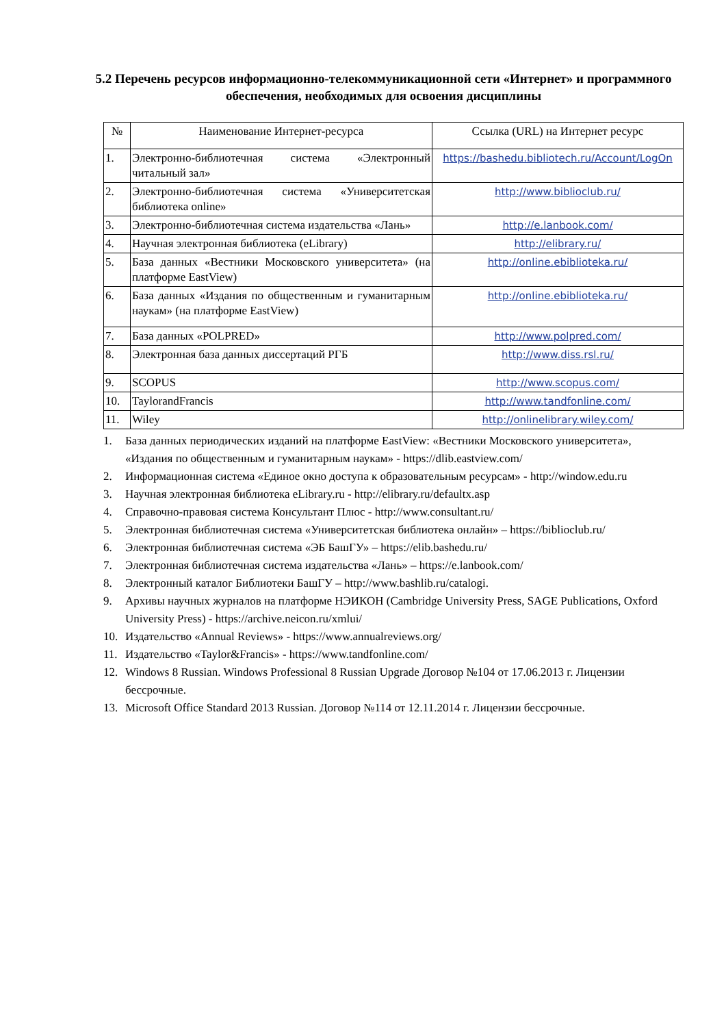5.2 Перечень ресурсов информационно-телекоммуникационной сети «Интернет» и программного обеспечения, необходимых для освоения дисциплины
| № | Наименование Интернет-ресурса | Ссылка (URL) на Интернет ресурс |
| --- | --- | --- |
| 1. | Электронно-библиотечная система «Электронный читальный зал» | https://bashedu.bibliotech.ru/Account/LogOn |
| 2. | Электронно-библиотечная система «Университетская библиотека online» | http://www.biblioclub.ru/ |
| 3. | Электронно-библиотечная система издательства «Лань» | http://e.lanbook.com/ |
| 4. | Научная электронная библиотека (eLibrary) | http://elibrary.ru/ |
| 5. | База данных «Вестники Московского университета» (на платформе EastView) | http://online.ebiblioteka.ru/ |
| 6. | База данных «Издания по общественным и гуманитарным наукам» (на платформе EastView) | http://online.ebiblioteka.ru/ |
| 7. | База данных «POLPRED» | http://www.polpred.com/ |
| 8. | Электронная база данных диссертаций РГБ | http://www.diss.rsl.ru/ |
| 9. | SCOPUS | http://www.scopus.com/ |
| 10. | TaylorandFrancis | http://www.tandfonline.com/ |
| 11. | Wiley | http://onlinelibrary.wiley.com/ |
1. База данных периодических изданий на платформе EastView: «Вестники Московского университета», «Издания по общественным и гуманитарным наукам» - https://dlib.eastview.com/
2. Информационная система «Единое окно доступа к образовательным ресурсам» - http://window.edu.ru
3. Научная электронная библиотека eLibrary.ru - http://elibrary.ru/defaultx.asp
4. Справочно-правовая система Консультант Плюс - http://www.consultant.ru/
5. Электронная библиотечная система «Университетская библиотека онлайн» – https://biblioclub.ru/
6. Электронная библиотечная система «ЭБ БашГУ» – https://elib.bashedu.ru/
7. Электронная библиотечная система издательства «Лань» – https://e.lanbook.com/
8. Электронный каталог Библиотеки БашГУ – http://www.bashlib.ru/catalogi.
9. Архивы научных журналов на платформе НЭИКОН (Cambridge University Press, SAGE Publications, Oxford University Press) - https://archive.neicon.ru/xmlui/
10. Издательство «Annual Reviews» - https://www.annualreviews.org/
11. Издательство «Taylor&Francis» - https://www.tandfonline.com/
12. Windows 8 Russian. Windows Professional 8 Russian Upgrade Договор №104 от 17.06.2013 г. Лицензии бессрочные.
13. Microsoft Office Standard 2013 Russian. Договор №114 от 12.11.2014 г. Лицензии бессрочные.